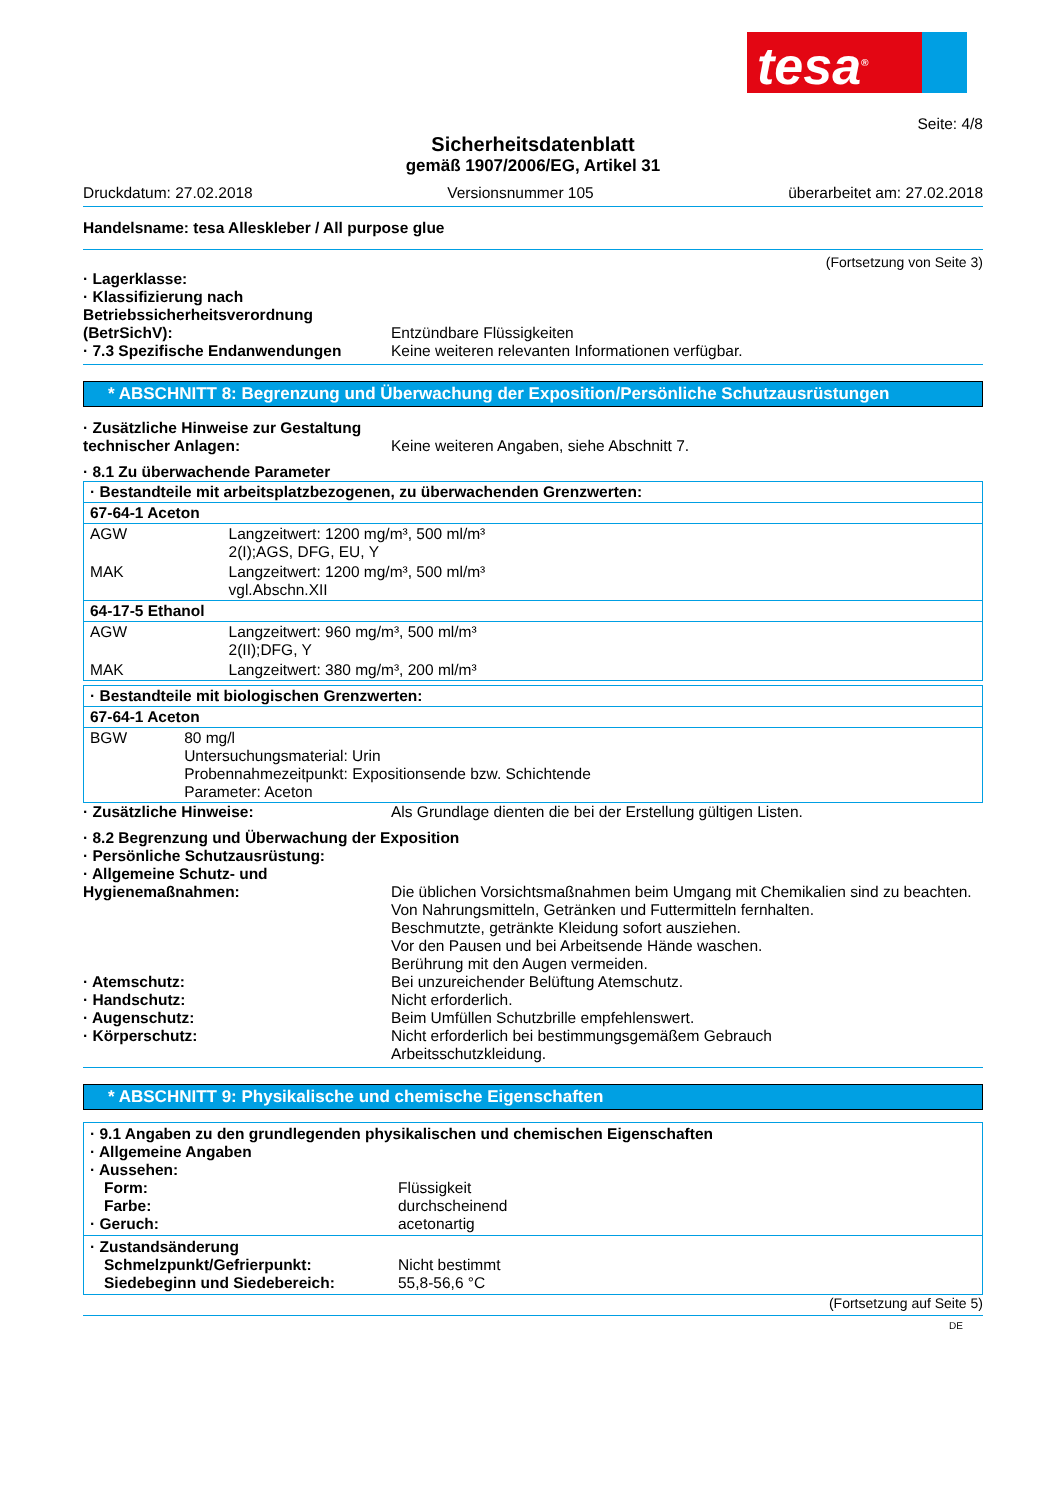tesa<sup>®</sup>
Seite: 4/8
Sicherheitsdatenblatt
gemäß 1907/2006/EG, Artikel 31
Druckdatum: 27.02.2018 Versionsnummer 105 überarbeitet am: 27.02.2018
Handelsname: tesa Alleskleber / All purpose glue
(Fortsetzung von Seite 3)
· Lagerklasse:
· Klassifizierung nach Betriebssicherheitsverordnung (BetrSichV):
Entzündbare Flüssigkeiten
· 7.3 Spezifische Endanwendungen Keine weiteren relevanten Informationen verfügbar.
* ABSCHNITT 8: Begrenzung und Überwachung der Exposition/Persönliche Schutzausrüstungen
· Zusätzliche Hinweise zur Gestaltung technischer Anlagen:
Keine weiteren Angaben, siehe Abschnitt 7.
· 8.1 Zu überwachende Parameter
| · Bestandteile mit arbeitsplatzbezogenen, zu überwachenden Grenzwerten: | |
| 67-64-1 Aceton | |
| AGW | Langzeitwert: 1200 mg/m³, 500 ml/m³ 2(I);AGS, DFG, EU, Y |
| MAK | Langzeitwert: 1200 mg/m³, 500 ml/m³ vgl.Abschn.XII |
| 64-17-5 Ethanol | |
| AGW | Langzeitwert: 960 mg/m³, 500 ml/m³ 2(II);DFG, Y |
| MAK | Langzeitwert: 380 mg/m³, 200 ml/m³ |
| · Bestandteile mit biologischen Grenzwerten: | |
| 67-64-1 Aceton | |
| BGW | 80 mg/l Untersuchungsmaterial: Urin Probennahmezeitpunkt: Expositionsende bzw. Schichtende Parameter: Aceton |
· Zusätzliche Hinweise: Als Grundlage dienten die bei der Erstellung gültigen Listen.
· 8.2 Begrenzung und Überwachung der Exposition
· Persönliche Schutzausrüstung:
· Allgemeine Schutz- und Hygienemaßnahmen:
Die üblichen Vorsichtsmaßnahmen beim Umgang mit Chemikalien sind zu beachten.
Von Nahrungsmitteln, Getränken und Futtermitteln fernhalten.
Beschmutzte, getränkte Kleidung sofort ausziehen.
Vor den Pausen und bei Arbeitsende Hände waschen.
Berührung mit den Augen vermeiden.
· Atemschutz: Bei unzureichender Belüftung Atemschutz.
· Handschutz: Nicht erforderlich.
· Augenschutz: Beim Umfüllen Schutzbrille empfehlenswert.
· Körperschutz: Nicht erforderlich bei bestimmungsgemäßem Gebrauch
Arbeitsschutzkleidung.
* ABSCHNITT 9: Physikalische und chemische Eigenschaften
· 9.1 Angaben zu den grundlegenden physikalischen und chemischen Eigenschaften
· Allgemeine Angaben
· Aussehen:
Form: Flüssigkeit
Farbe: durchscheinend
· Geruch: acetonartig
· Zustandsänderung
Schmelzpunkt/Gefrierpunkt: Nicht bestimmt
Siedebeginn und Siedebereich: 55,8-56,6 °C
(Fortsetzung auf Seite 5)
DE